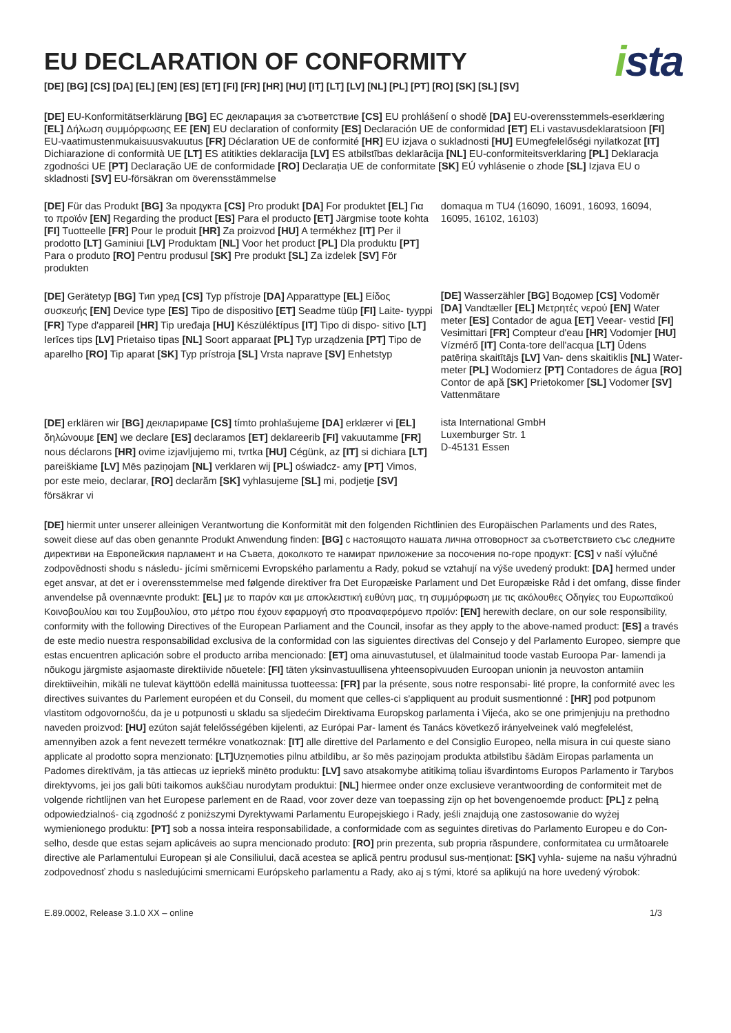EU DECLARATION OF CONFORMITY
ista
[DE] [BG] [CS] [DA] [EL] [EN] [ES] [ET] [FI] [FR] [HR] [HU] [IT] [LT] [LV] [NL] [PL] [PT] [RO] [SK] [SL] [SV]
[DE] EU-Konformitätserklärung [BG] ЕС декларация за съответствие [CS] EU prohlášení o shodě [DA] EU-overensstemmels-eserklæring [EL] Δήλωση συμμόρφωσης ΕΕ [EN] EU declaration of conformity [ES] Declaración UE de conformidad [ET] ELi vastavusdeklaratsioon [FI] EU-vaatimustenmukaisuusvakuutus [FR] Déclaration UE de conformité [HR] EU izjava o sukladnosti [HU] EUmegfelelőségi nyilatkozat [IT] Dichiarazione di conformità UE [LT] ES atitikties deklaracija [LV] ES atbilstības deklarācija [NL] EU-conformiteitsverklaring [PL] Deklaracja zgodności UE [PT] Declaração UE de conformidade [RO] Declarația UE de conformitate [SK] EÚ vyhlásenie o zhode [SL] Izjava EU o skladnosti [SV] EU-försäkran om överensstämmelse
[DE] Für das Produkt [BG] За продукта [CS] Pro produkt [DA] For produktet [EL] Για το προϊόν [EN] Regarding the product [ES] Para el producto [ET] Järgmise toote kohta [FI] Tuotteelle [FR] Pour le produit [HR] Za proizvod [HU] A termékhez [IT] Per il prodotto [LT] Gaminiui [LV] Produktam [NL] Voor het product [PL] Dla produktu [PT] Para o produto [RO] Pentru produsul [SK] Pre produkt [SL] Za izdelek [SV] För produkten
domaqua m TU4 (16090, 16091, 16093, 16094, 16095, 16102, 16103)
[DE] Gerätetyp [BG] Тип уред [CS] Typ přístroje [DA] Apparattype [EL] Είδος συσκευής [EN] Device type [ES] Tipo de dispositivo [ET] Seadme tüüp [FI] Laite- tyyppi [FR] Type d'appareil [HR] Tip uređaja [HU] Készüléktípus [IT] Tipo di dispo- sitivo [LT] Ierīces tips [LV] Prietaiso tipas [NL] Soort apparaat [PL] Typ urządzenia [PT] Tipo de aparelho [RO] Tip aparat [SK] Typ prístroja [SL] Vrsta naprave [SV] Enhetstyp
[DE] Wasserzähler [BG] Водомер [CS] Vodoměr [DA] Vandtæller [EL] Μετρητές νερού [EN] Water meter [ES] Contador de agua [ET] Veear- vestid [FI] Vesimittari [FR] Compteur d'eau [HR] Vodomjer [HU] Vízmérő [IT] Conta-tore dell'acqua [LT] Ūdens patēriņa skaitītājs [LV] Van- dens skaitiklis [NL] Water-meter [PL] Wodomierz [PT] Contadores de água [RO] Contor de apă [SK] Prietokomer [SL] Vodomer [SV] Vattenmätare
[DE] erklären wir [BG] декларираме [CS] tímto prohlašujeme [DA] erklærer vi [EL] δηλώνουμε [EN] we declare [ES] declaramos [ET] deklareerib [FI] vakuutamme [FR] nous déclarons [HR] ovime izjavljujemo mi, tvrtka [HU] Cégünk, az [IT] si dichiara [LT] pareiškiame [LV] Mēs paziņojam [NL] verklaren wij [PL] oświadcz- amy [PT] Vimos, por este meio, declarar, [RO] declarăm [SK] vyhlasujeme [SL] mi, podjetje [SV] försäkrar vi
ista International GmbH
Luxemburger Str. 1
D-45131 Essen
[DE] hiermit unter unserer alleinigen Verantwortung die Konformität mit den folgenden Richtlinien des Europäischen Parlaments und des Rates, soweit diese auf das oben genannte Produkt Anwendung finden: [BG] с настоящото нашата лична отговорност за съответствието със следните директиви на Европейския парламент и на Съвета, доколкото те намират приложение за посочения по-горе продукт: [CS] v naší výlučné zodpovědnosti shodu s následu- jícími směrnicemi Evropského parlamentu a Rady, pokud se vztahují na výše uvedený produkt: [DA] hermed under eget ansvar, at det er i overensstemmelse med følgende direktiver fra Det Europæiske Parlament und Det Europæiske Råd i det omfang, disse finder anvendelse på ovennævnte produkt: [EL] με το παρόν και με αποκλειστική ευθύνη μας, τη συμμόρφωση με τις ακόλουθες Οδηγίες του Ευρωπαϊκού Κοινοβουλίου και του Συμβουλίου, στο μέτρο που έχουν εφαρμογή στο προαναφερόμενο προϊόν: [EN] herewith declare, on our sole responsibility, conformity with the following Directives of the European Parliament and the Council, insofar as they apply to the above-named product: [ES] a través de este medio nuestra responsabilidad exclusiva de la conformidad con las siguientes directivas del Consejo y del Parlamento Europeo, siempre que estas encuentren aplicación sobre el producto arriba mencionado: [ET] oma ainuvastutusel, et ülalmainitud toode vastab Euroopa Par- lamendi ja nõukogu järgmiste asjaomaste direktiivide nõuetele: [FI] täten yksinvastuullisena yhteensopivuuden Euroopan unionin ja neuvoston antamiin direktiiveihin, mikäli ne tulevat käyttöön edellä mainitussa tuotteessa: [FR] par la présente, sous notre responsabi- lité propre, la conformité avec les directives suivantes du Parlement européen et du Conseil, du moment que celles-ci s'appliquent au produit susmentionné : [HR] pod potpunom vlastitom odgovornošću, da je u potpunosti u skladu sa sljedećim Direktivama Europskog parlamenta i Vijeća, ako se one primjenjuju na prethodno naveden proizvod: [HU] ezúton saját felelősségében kijelenti, az Európai Par- lament és Tanács következő irányelveinek való megfelelést, amennyiben azok a fent nevezett termékre vonatkoznak: [IT] alle direttive del Parlamento e del Consiglio Europeo, nella misura in cui queste siano applicate al prodotto sopra menzionato: [LT] Uzņemoties pilnu atbildību, ar šo mēs paziņojam produkta atbilstību šādām Eiropas parlamenta un Padomes direktīvām, ja tās attiecas uz iepriekš minēto produktu: [LV] savo atsakomybe atitikimą toliau išvardintoms Europos Parlamento ir Tarybos direktyvoms, jei jos gali būti taikomos aukščiau nurodytam produktui: [NL] hiermee onder onze exclusieve verantwoording de conformiteit met de volgende richtlijnen van het Europese parlement en de Raad, voor zover deze van toepassing zijn op het bovengenoemde product: [PL] z pełną odpowiedzialnoś- cią zgodność z poniższymi Dyrektywami Parlamentu Europejskiego i Rady, jeśli znajdują one zastosowanie do wyżej wymienionego produktu: [PT] sob a nossa inteira responsabilidade, a conformidade com as seguintes diretivas do Parlamento Europeu e do Con- selho, desde que estas sejam aplicáveis ao supra mencionado produto: [RO] prin prezenta, sub propria răspundere, conformitatea cu următoarele directive ale Parlamentului European și ale Consiliului, dacă acestea se aplică pentru produsul sus-menționat: [SK] vyhla- sujeme na našu výhradnú zodpovednosť zhodu s nasledujúcimi smernicami Európskeho parlamentu a Rady, ako aj s tými, ktoré sa aplikujú na hore uvedený výrobok:
E.89.0002, Release 3.1.0 XX – online 1/3